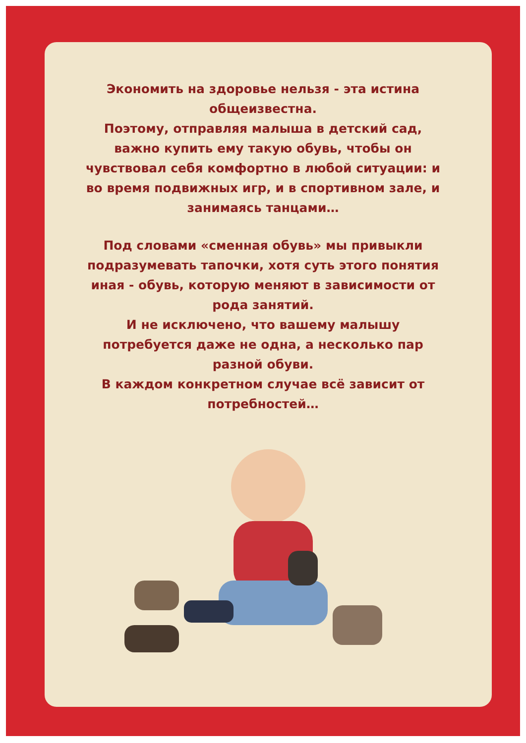Экономить на здоровье нельзя - эта истина общеизвестна.
Поэтому, отправляя малыша в детский сад, важно купить ему такую обувь, чтобы он чувствовал себя комфортно в любой ситуации: и во время подвижных игр, и в спортивном зале, и занимаясь танцами…
Под словами «сменная обувь» мы привыкли подразумевать тапочки, хотя суть этого понятия иная - обувь, которую меняют в зависимости от рода занятий.
И не исключено, что вашему малышу потребуется даже не одна, а несколько пар разной обуви.
В каждом конкретном случае всё зависит от потребностей…